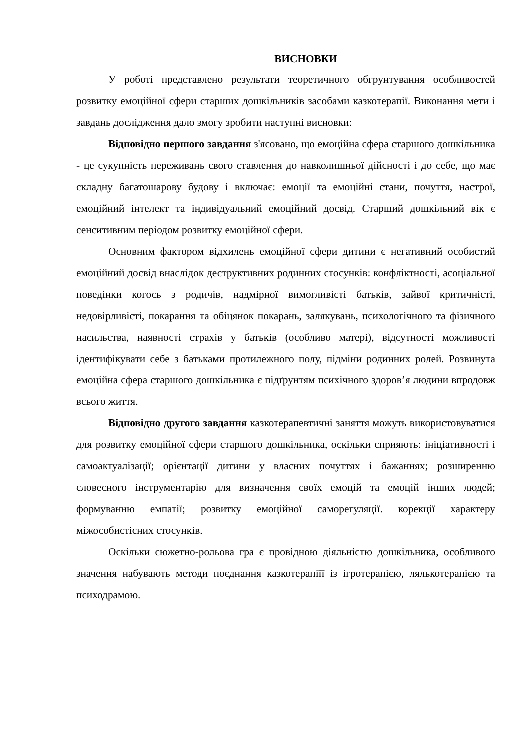ВИСНОВКИ
У роботі представлено результати теоретичного обгрунтування особливостей розвитку емоційної сфери старших дошкільників засобами казкотерапії. Виконання мети і завдань дослідження дало змогу зробити наступні висновки:
Відповідно першого завдання з'ясовано, що емоційна сфера старшого дошкільника - це сукупність переживань свого ставлення до навколишньої дійсності і до себе, що має складну багатошарову будову і включає: емоції та емоційні стани, почуття, настрої, емоційний інтелект та індивідуальний емоційний досвід. Старший дошкільний вік є сенситивним періодом розвитку емоційної сфери.
Основним фактором відхилень емоційної сфери дитини є негативний особистий емоційний досвід внаслідок деструктивних родинних стосунків: конфліктності, асоціальної поведінки когось з родичів, надмірної вимогливісті батьків, зайвої критичністі, недовірливісті, покарання та обіцянок покарань, залякувань, психологічного та фізичного насильства, наявності страхів у батьків (особливо матері), відсутності можливості ідентифікувати себе з батьками протилежного полу, підміни родинних ролей. Розвинута емоційна сфера старшого дошкільника є підґрунтям психічного здоров’я людини впродовж всього життя.
Відповідно другого завдання казкотерапевтичні заняття можуть використовуватися для розвитку емоційної сфери старшого дошкільника, оскільки сприяють: ініціативності і самоактуалізації; орієнтації дитини у власних почуттях і бажаннях; розширенню словесного інструментарію для визначення своїх емоцій та емоцій інших людей; формуванню емпатії; розвитку емоційної саморегуляції. корекції характеру міжособистісних стосунків.
Оскільки сюжетно-рольова гра є провідною діяльністю дошкільника, особливого значення набувають методи поєднання казкотерапіїї із ігротерапією, лялькотерапією та психодрамою.